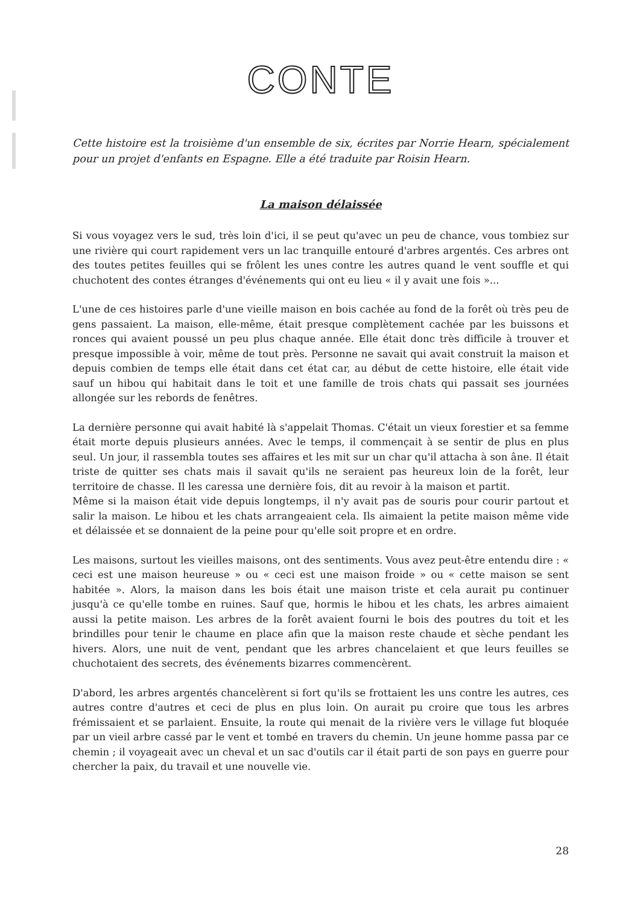CONTE
Cette histoire est la troisième d'un ensemble de six, écrites par Norrie Hearn, spécialement pour un projet d'enfants en Espagne. Elle a été traduite par Roisin Hearn.
La maison délaissée
Si vous voyagez vers le sud, très loin d'ici, il se peut qu'avec un peu de chance, vous tombiez sur une rivière qui court rapidement vers un lac tranquille entouré d'arbres argentés. Ces arbres ont des toutes petites feuilles qui se frôlent les unes contre les autres quand le vent souffle et qui chuchotent des contes étranges d'événements qui ont eu lieu « il y avait une fois »...
L'une de ces histoires parle d'une vieille maison en bois cachée au fond de la forêt où très peu de gens passaient. La maison, elle-même, était presque complètement cachée par les buissons et ronces qui avaient poussé un peu plus chaque année. Elle était donc très difficile à trouver et presque impossible à voir, même de tout près. Personne ne savait qui avait construit la maison et depuis combien de temps elle était dans cet état car, au début de cette histoire, elle était vide sauf un hibou qui habitait dans le toit et une famille de trois chats qui passait ses journées allongée sur les rebords de fenêtres.
La dernière personne qui avait habité là s'appelait Thomas. C'était un vieux forestier et sa femme était morte depuis plusieurs années. Avec le temps, il commençait à se sentir de plus en plus seul. Un jour, il rassembla toutes ses affaires et les mit sur un char qu'il attacha à son âne. Il était triste de quitter ses chats mais il savait qu'ils ne seraient pas heureux loin de la forêt, leur territoire de chasse. Il les caressa une dernière fois, dit au revoir à la maison et partit.
Même si la maison était vide depuis longtemps, il n'y avait pas de souris pour courir partout et salir la maison. Le hibou et les chats arrangeaient cela. Ils aimaient la petite maison même vide et délaissée et se donnaient de la peine pour qu'elle soit propre et en ordre.
Les maisons, surtout les vieilles maisons, ont des sentiments. Vous avez peut-être entendu dire : « ceci est une maison heureuse » ou « ceci est une maison froide » ou « cette maison se sent habitée ». Alors, la maison dans les bois était une maison triste et cela aurait pu continuer jusqu'à ce qu'elle tombe en ruines. Sauf que, hormis le hibou et les chats, les arbres aimaient aussi la petite maison. Les arbres de la forêt avaient fourni le bois des poutres du toit et les brindilles pour tenir le chaume en place afin que la maison reste chaude et sèche pendant les hivers. Alors, une nuit de vent, pendant que les arbres chancelaient et que leurs feuilles se chuchotaient des secrets, des événements bizarres commencèrent.
D'abord, les arbres argentés chancelèrent si fort qu'ils se frottaient les uns contre les autres, ces autres contre d'autres et ceci de plus en plus loin. On aurait pu croire que tous les arbres frémissaient et se parlaient. Ensuite, la route qui menait de la rivière vers le village fut bloquée par un vieil arbre cassé par le vent et tombé en travers du chemin. Un jeune homme passa par ce chemin ; il voyageait avec un cheval et un sac d'outils car il était parti de son pays en guerre pour chercher la paix, du travail et une nouvelle vie.
28